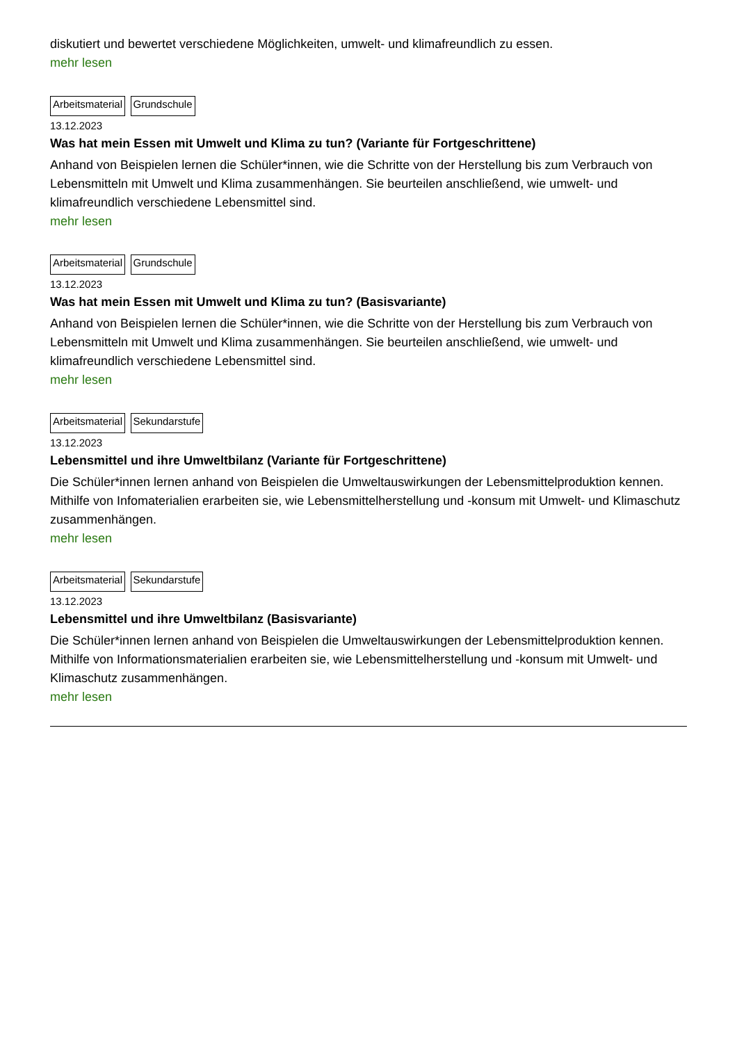diskutiert und bewertet verschiedene Möglichkeiten, umwelt- und klimafreundlich zu essen.
mehr lesen
Arbeitsmaterial Grundschule
13.12.2023
Was hat mein Essen mit Umwelt und Klima zu tun? (Variante für Fortgeschrittene)
Anhand von Beispielen lernen die Schüler*innen, wie die Schritte von der Herstellung bis zum Verbrauch von Lebensmitteln mit Umwelt und Klima zusammenhängen. Sie beurteilen anschließend, wie umwelt- und klimafreundlich verschiedene Lebensmittel sind.
mehr lesen
Arbeitsmaterial Grundschule
13.12.2023
Was hat mein Essen mit Umwelt und Klima zu tun? (Basisvariante)
Anhand von Beispielen lernen die Schüler*innen, wie die Schritte von der Herstellung bis zum Verbrauch von Lebensmitteln mit Umwelt und Klima zusammenhängen. Sie beurteilen anschließend, wie umwelt- und klimafreundlich verschiedene Lebensmittel sind.
mehr lesen
Arbeitsmaterial Sekundarstufe
13.12.2023
Lebensmittel und ihre Umweltbilanz (Variante für Fortgeschrittene)
Die Schüler*innen lernen anhand von Beispielen die Umweltauswirkungen der Lebensmittelproduktion kennen. Mithilfe von Infomaterialien erarbeiten sie, wie Lebensmittelherstellung und -konsum mit Umwelt- und Klimaschutz zusammenhängen.
mehr lesen
Arbeitsmaterial Sekundarstufe
13.12.2023
Lebensmittel und ihre Umweltbilanz (Basisvariante)
Die Schüler*innen lernen anhand von Beispielen die Umweltauswirkungen der Lebensmittelproduktion kennen. Mithilfe von Informationsmaterialien erarbeiten sie, wie Lebensmittelherstellung und -konsum mit Umwelt- und Klimaschutz zusammenhängen.
mehr lesen